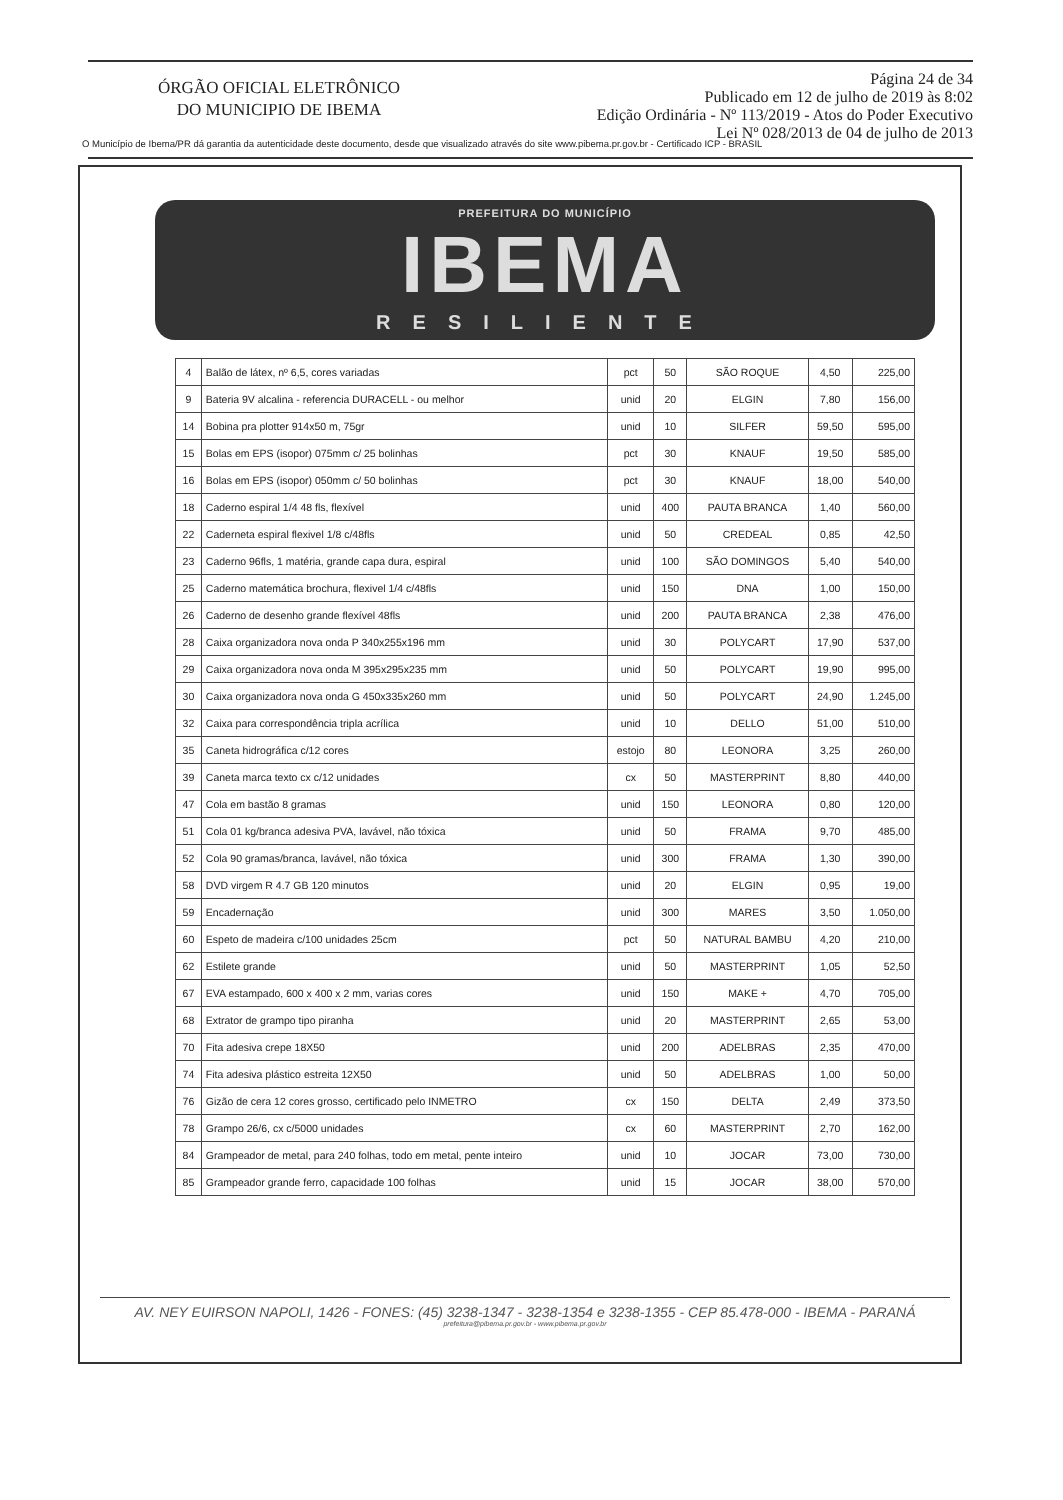ÓRGÃO OFICIAL ELETRÔNICO
DO MUNICIPIO DE IBEMA
Página 24 de 34
Publicado em 12 de julho de 2019 às 8:02
Edição Ordinária - Nº 113/2019 - Atos do Poder Executivo
Lei Nº 028/2013 de 04 de julho de 2013
O Município de Ibema/PR dá garantia da autenticidade deste documento, desde que visualizado através do site www.pibema.pr.gov.br - Certificado ICP - BRASIL
PREFEITURA DO MUNICÍPIO
IBEMA
RESILIENTE
| 4 | Balão de látex, nº 6,5, cores variadas | pct | 50 | SÃO ROQUE | 4,50 | 225,00 |
| 9 | Bateria 9V alcalina - referencia DURACELL - ou melhor | unid | 20 | ELGIN | 7,80 | 156,00 |
| 14 | Bobina pra plotter 914x50 m, 75gr | unid | 10 | SILFER | 59,50 | 595,00 |
| 15 | Bolas em EPS (isopor) 075mm c/ 25 bolinhas | pct | 30 | KNAUF | 19,50 | 585,00 |
| 16 | Bolas em EPS (isopor) 050mm c/ 50 bolinhas | pct | 30 | KNAUF | 18,00 | 540,00 |
| 18 | Caderno espiral 1/4 48 fls, flexível | unid | 400 | PAUTA BRANCA | 1,40 | 560,00 |
| 22 | Caderneta espiral flexivel 1/8 c/48fls | unid | 50 | CREDEAL | 0,85 | 42,50 |
| 23 | Caderno 96fls, 1 matéria, grande capa dura, espiral | unid | 100 | SÃO DOMINGOS | 5,40 | 540,00 |
| 25 | Caderno matemática brochura, flexivel 1/4 c/48fls | unid | 150 | DNA | 1,00 | 150,00 |
| 26 | Caderno de desenho grande flexível 48fls | unid | 200 | PAUTA BRANCA | 2,38 | 476,00 |
| 28 | Caixa organizadora nova onda P 340x255x196 mm | unid | 30 | POLYCART | 17,90 | 537,00 |
| 29 | Caixa organizadora nova onda M 395x295x235 mm | unid | 50 | POLYCART | 19,90 | 995,00 |
| 30 | Caixa organizadora nova onda G 450x335x260 mm | unid | 50 | POLYCART | 24,90 | 1.245,00 |
| 32 | Caixa para correspondência tripla acrílica | unid | 10 | DELLO | 51,00 | 510,00 |
| 35 | Caneta hidrográfica c/12 cores | estojo | 80 | LEONORA | 3,25 | 260,00 |
| 39 | Caneta marca texto cx c/12 unidades | cx | 50 | MASTERPRINT | 8,80 | 440,00 |
| 47 | Cola em bastão 8 gramas | unid | 150 | LEONORA | 0,80 | 120,00 |
| 51 | Cola 01 kg/branca adesiva PVA, lavável, não tóxica | unid | 50 | FRAMA | 9,70 | 485,00 |
| 52 | Cola 90 gramas/branca, lavável, não tóxica | unid | 300 | FRAMA | 1,30 | 390,00 |
| 58 | DVD virgem R 4.7 GB 120 minutos | unid | 20 | ELGIN | 0,95 | 19,00 |
| 59 | Encadernação | unid | 300 | MARES | 3,50 | 1.050,00 |
| 60 | Espeto de madeira c/100 unidades 25cm | pct | 50 | NATURAL BAMBU | 4,20 | 210,00 |
| 62 | Estilete grande | unid | 50 | MASTERPRINT | 1,05 | 52,50 |
| 67 | EVA estampado, 600 x 400 x 2 mm, varias cores | unid | 150 | MAKE + | 4,70 | 705,00 |
| 68 | Extrator de grampo tipo piranha | unid | 20 | MASTERPRINT | 2,65 | 53,00 |
| 70 | Fita adesiva crepe 18X50 | unid | 200 | ADELBRAS | 2,35 | 470,00 |
| 74 | Fita adesiva plástico estreita 12X50 | unid | 50 | ADELBRAS | 1,00 | 50,00 |
| 76 | Gizão de cera 12 cores grosso, certificado pelo INMETRO | cx | 150 | DELTA | 2,49 | 373,50 |
| 78 | Grampo 26/6, cx c/5000 unidades | cx | 60 | MASTERPRINT | 2,70 | 162,00 |
| 84 | Grampeador de metal, para 240 folhas, todo em metal, pente inteiro | unid | 10 | JOCAR | 73,00 | 730,00 |
| 85 | Grampeador grande ferro, capacidade 100 folhas | unid | 15 | JOCAR | 38,00 | 570,00 |
AV. NEY EUIRSON NAPOLI, 1426 - FONES: (45) 3238-1347 - 3238-1354 e 3238-1355 - CEP 85.478-000 - IBEMA - PARANÁ
prefeitura@pibema.pr.gov.br - www.pibema.pr.gov.br